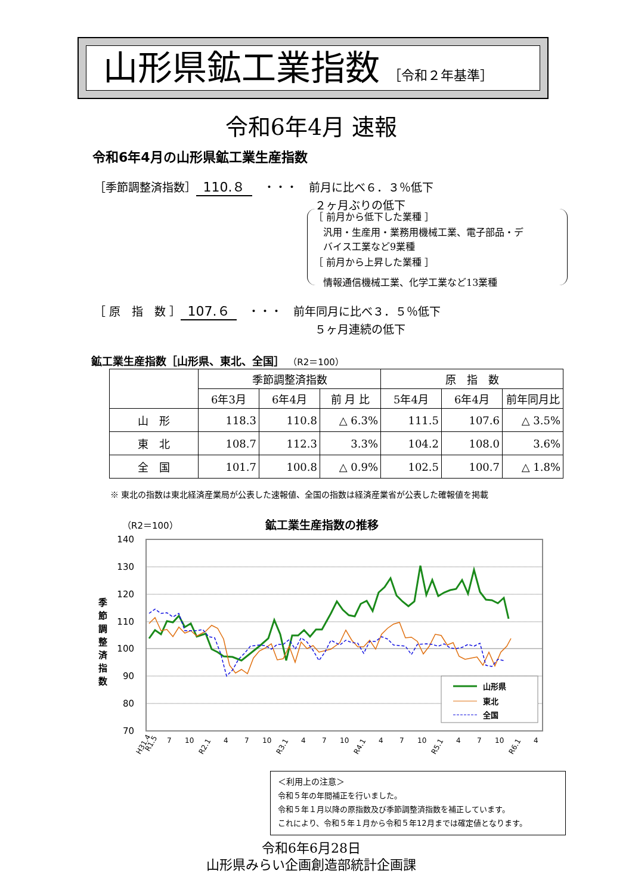山形県鉱工業指数 ［令和２年基準］
令和6年4月 速報
令和6年4月の山形県鉱工業生産指数
［季節調整済指数］ 110.８　・・・　前月に比べ６．３％低下
２ヶ月ぶりの低下
［ 前月から低下した業種 ］
　汎用・生産用・業務用機械工業、電子部品・デ
　バイス工業など9業種
［ 前月から上昇した業種 ］
　情報通信機械工業、化学工業など13業種
［ 原　指　数 ］ 107.６　・・・　前年同月に比べ３．５％低下
５ヶ月連続の低下
鉱工業生産指数［山形県、東北、全国］ （R2＝100）
| | 季節調整済指数 | | | 原 指 数 | | |
| --- | --- | --- | --- | --- | --- | --- |
| | 6年3月 | 6年4月 | 前 月 比 | 5年4月 | 6年4月 | 前年同月比 |
| 山 形 | 118.3 | 110.8 | △ 6.3% | 111.5 | 107.6 | △ 3.5% |
| 東 北 | 108.7 | 112.3 | 3.3% | 104.2 | 108.0 | 3.6% |
| 全 国 | 101.7 | 100.8 | △ 0.9% | 102.5 | 100.7 | △ 1.8% |
※ 東北の指数は東北経済産業局が公表した速報値、全国の指数は経済産業省が公表した確報値を掲載
（R2＝100） 鉱工業生産指数の推移
季
節
調
整
済
指
数
140
130
120
110
100
90
80
70
山形県
東北
全国
H31.4
R1.5
7
10
R2.1
4
7
10
R3.1
4
7
10
R4.1
4
7
10
R5.1
4
7
10
R6.1
4
＜利用上の注意＞
令和５年の年間補正を行いました。
令和５年１月以降の原指数及び季節調整済指数を補正しています。
これにより、令和５年１月から令和５年12月までは確定値となります。
令和6年6月28日
山形県みらい企画創造部統計企画課